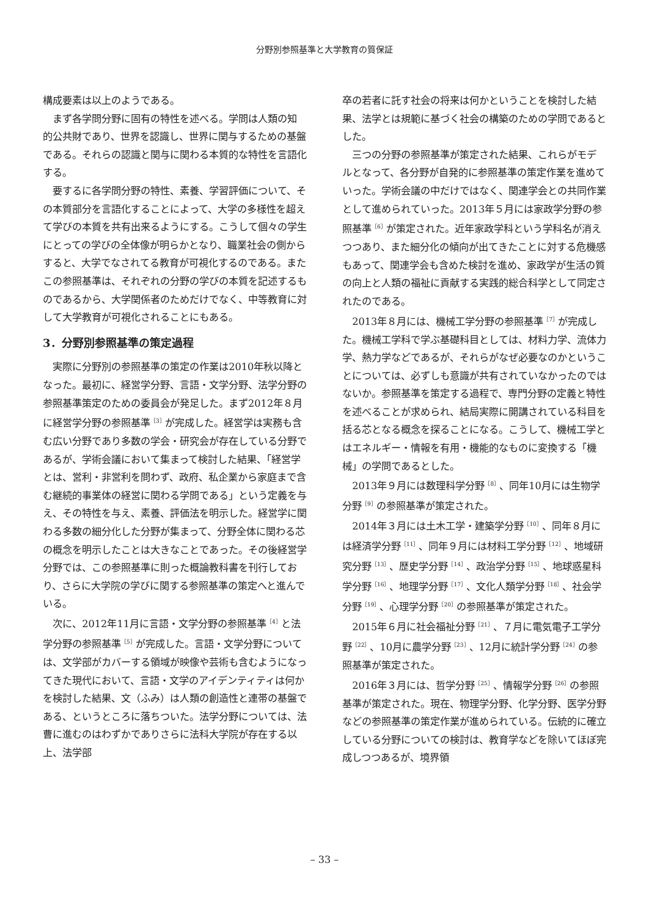分野別参照基準と大学教育の質保証
構成要素は以上のようである。
まず各学問分野に固有の特性を述べる。学問は人類の知的公共財であり、世界を認識し、世界に関与するための基盤である。それらの認識と関与に関わる本質的な特性を言語化する。
要するに各学問分野の特性、素養、学習評価について、その本質部分を言語化することによって、大学の多様性を超えて学びの本質を共有出来るようにする。こうして個々の学生にとっての学びの全体像が明らかとなり、職業社会の側からすると、大学でなされてる教育が可視化するのである。またこの参照基準は、それぞれの分野の学びの本質を記述するものであるから、大学関係者のためだけでなく、中等教育に対して大学教育が可視化されることにもある。
3．分野別参照基準の策定過程
実際に分野別の参照基準の策定の作業は2010年秋以降となった。最初に、経営学分野、言語・文学分野、法学分野の参照基準策定のための委員会が発足した。まず2012年８月に経営学分野の参照基準<sup>［3］</sup>が完成した。経営学は実務も含む広い分野であり多数の学会・研究会が存在している分野であるが、学術会議において集まって検討した結果、「経営学とは、営利・非営利を問わず、政府、私企業から家庭まで含む継続的事業体の経営に関わる学問である」という定義を与え、その特性を与え、素養、評価法を明示した。経営学に関わる多数の細分化した分野が集まって、分野全体に関わる芯の概念を明示したことは大きなことであった。その後経営学分野では、この参照基準に則った概論教科書を刊行しており、さらに大学院の学びに関する参照基準の策定へと進んでいる。
次に、2012年11月に言語・文学分野の参照基準<sup>［4］</sup>と法学分野の参照基準<sup>［5］</sup>が完成した。言語・文学分野については、文学部がカバーする領域が映像や芸術も含むようになってきた現代において、言語・文学のアイデンティティは何かを検討した結果、文（ふみ）は人類の創造性と連帯の基盤である、というところに落ちついた。法学分野については、法曹に進むのはわずかでありさらに法科大学院が存在する以上、法学部
卒の若者に託す社会の将来は何かということを検討した結果、法学とは規範に基づく社会の構築のための学問であるとした。
三つの分野の参照基準が策定された結果、これらがモデルとなって、各分野が自発的に参照基準の策定作業を進めていった。学術会議の中だけではなく、関連学会との共同作業として進められていった。2013年５月には家政学分野の参照基準<sup>［6］</sup>が策定された。近年家政学科という学科名が消えつつあり、また細分化の傾向が出てきたことに対する危機感もあって、関連学会も含めた検討を進め、家政学が生活の質の向上と人類の福祉に貢献する実践的総合科学として同定されたのである。
2013年８月には、機械工学分野の参照基準<sup>［7］</sup>が完成した。機械工学科で学ぶ基礎科目としては、材料力学、流体力学、熱力学などであるが、それらがなぜ必要なのかということについては、必ずしも意識が共有されていなかったのではないか。参照基準を策定する過程で、専門分野の定義と特性を述べることが求められ、結局実際に開講されている科目を括る芯となる概念を探ることになる。こうして、機械工学とはエネルギー・情報を有用・機能的なものに変換する「機械」の学問であるとした。
2013年９月には数理科学分野<sup>［8］</sup>、同年10月には生物学分野<sup>［9］</sup>の参照基準が策定された。
2014年３月には土木工学・建築学分野<sup>［10］</sup>、同年８月には経済学分野<sup>［11］</sup>、同年９月には材料工学分野<sup>［12］</sup>、地域研究分野<sup>［13］</sup>、歴史学分野<sup>［14］</sup>、政治学分野<sup>［15］</sup>、地球惑星科学分野<sup>［16］</sup>、地理学分野<sup>［17］</sup>、文化人類学分野<sup>［18］</sup>、社会学分野<sup>［19］</sup>、心理学分野<sup>［20］</sup>の参照基準が策定された。
2015年６月に社会福祉分野<sup>［21］</sup>、７月に電気電子工学分野<sup>［22］</sup>、10月に農学分野<sup>［23］</sup>、12月に統計学分野<sup>［24］</sup>の参照基準が策定された。
2016年３月には、哲学分野<sup>［25］</sup>、情報学分野<sup>［26］</sup>の参照基準が策定された。現在、物理学分野、化学分野、医学分野などの参照基準の策定作業が進められている。伝統的に確立している分野についての検討は、教育学などを除いてほぼ完成しつつあるが、境界領
– 33 –